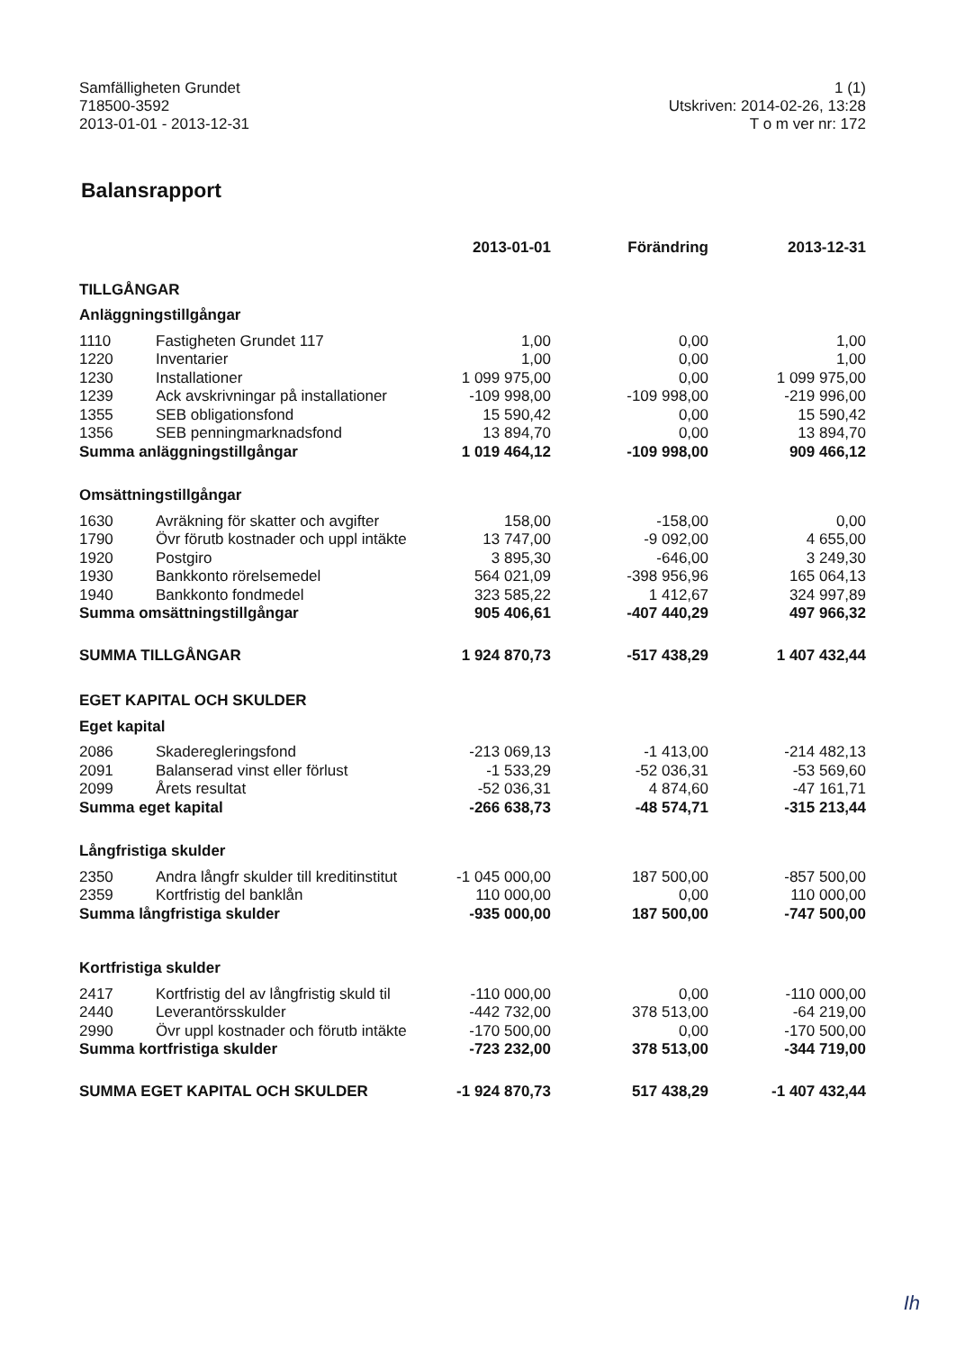Samfälligheten Grundet
718500-3592
2013-01-01 - 2013-12-31
1 (1)
Utskriven: 2014-02-26, 13:28
T o m ver nr: 172
Balansrapport
| | | 2013-01-01 | Förändring | 2013-12-31 |
| --- | --- | --- | --- | --- |
| TILLGÅNGAR | | | | |
| Anläggningstillgångar | | | | |
| 1110 | Fastigheten Grundet 117 | 1,00 | 0,00 | 1,00 |
| 1220 | Inventarier | 1,00 | 0,00 | 1,00 |
| 1230 | Installationer | 1 099 975,00 | 0,00 | 1 099 975,00 |
| 1239 | Ack avskrivningar på installationer | -109 998,00 | -109 998,00 | -219 996,00 |
| 1355 | SEB obligationsfond | 15 590,42 | 0,00 | 15 590,42 |
| 1356 | SEB penningmarknadsfond | 13 894,70 | 0,00 | 13 894,70 |
| Summa anläggningstillgångar | | 1 019 464,12 | -109 998,00 | 909 466,12 |
| Omsättningstillgångar | | | | |
| 1630 | Avräkning för skatter och avgifter | 158,00 | -158,00 | 0,00 |
| 1790 | Övr förutb kostnader och uppl intäkte | 13 747,00 | -9 092,00 | 4 655,00 |
| 1920 | Postgiro | 3 895,30 | -646,00 | 3 249,30 |
| 1930 | Bankkonto rörelsemedel | 564 021,09 | -398 956,96 | 165 064,13 |
| 1940 | Bankkonto fondmedel | 323 585,22 | 1 412,67 | 324 997,89 |
| Summa omsättningstillgångar | | 905 406,61 | -407 440,29 | 497 966,32 |
| SUMMA TILLGÅNGAR | | 1 924 870,73 | -517 438,29 | 1 407 432,44 |
| EGET KAPITAL OCH SKULDER | | | | |
| Eget kapital | | | | |
| 2086 | Skaderegleringsfond | -213 069,13 | -1 413,00 | -214 482,13 |
| 2091 | Balanserad vinst eller förlust | -1 533,29 | -52 036,31 | -53 569,60 |
| 2099 | Årets resultat | -52 036,31 | 4 874,60 | -47 161,71 |
| Summa eget kapital | | -266 638,73 | -48 574,71 | -315 213,44 |
| Långfristiga skulder | | | | |
| 2350 | Andra långfr skulder till kreditinstitut | -1 045 000,00 | 187 500,00 | -857 500,00 |
| 2359 | Kortfristig del banklån | 110 000,00 | 0,00 | 110 000,00 |
| Summa långfristiga skulder | | -935 000,00 | 187 500,00 | -747 500,00 |
| Kortfristiga skulder | | | | |
| 2417 | Kortfristig del av långfristig skuld til | -110 000,00 | 0,00 | -110 000,00 |
| 2440 | Leverantörsskulder | -442 732,00 | 378 513,00 | -64 219,00 |
| 2990 | Övr uppl kostnader och förutb intäkte | -170 500,00 | 0,00 | -170 500,00 |
| Summa kortfristiga skulder | | -723 232,00 | 378 513,00 | -344 719,00 |
| SUMMA EGET KAPITAL OCH SKULDER | | -1 924 870,73 | 517 438,29 | -1 407 432,44 |
Ih